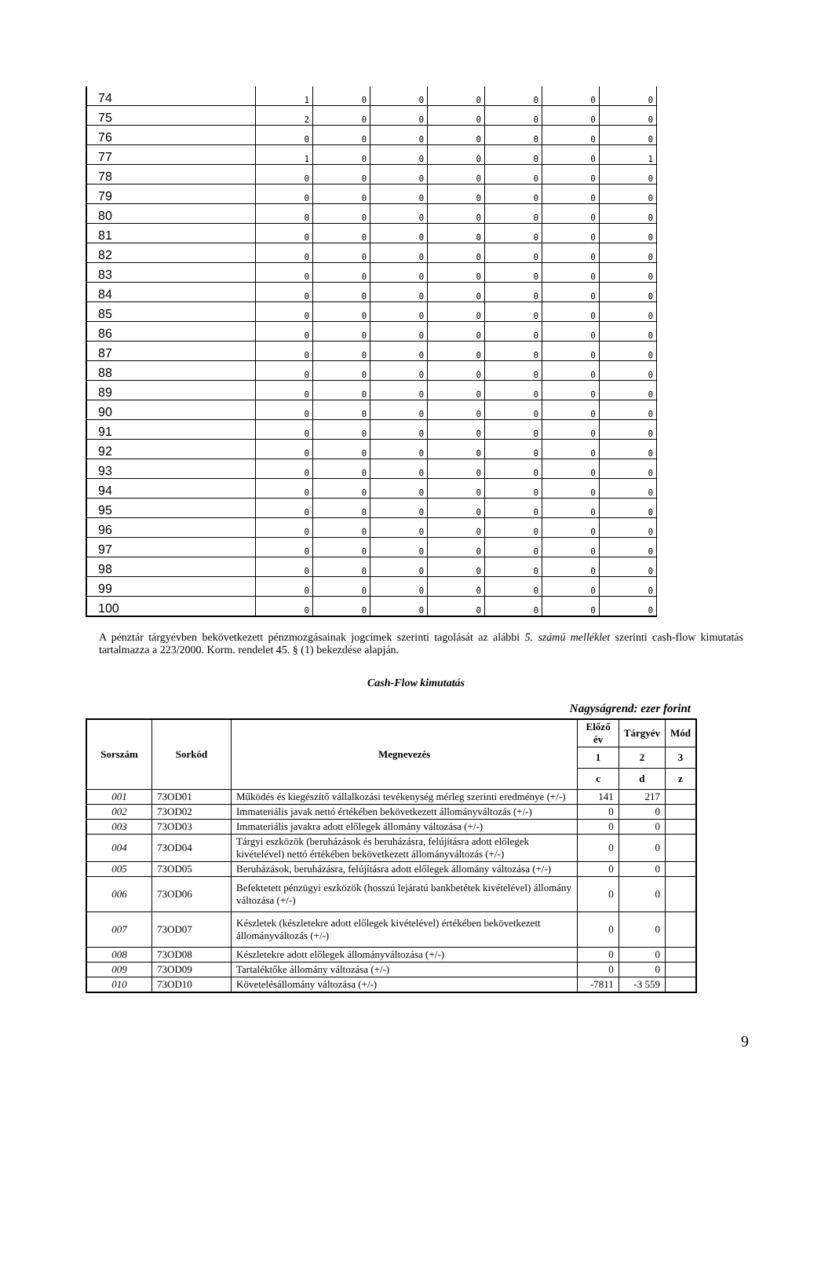| 74 | 1 | 0 | 0 | 0 | 0 | 0 | 0 |
| 75 | 2 | 0 | 0 | 0 | 0 | 0 | 0 |
| 76 | 0 | 0 | 0 | 0 | 0 | 0 | 0 |
| 77 | 1 | 0 | 0 | 0 | 0 | 0 | 1 |
| 78 | 0 | 0 | 0 | 0 | 0 | 0 | 0 |
| 79 | 0 | 0 | 0 | 0 | 0 | 0 | 0 |
| 80 | 0 | 0 | 0 | 0 | 0 | 0 | 0 |
| 81 | 0 | 0 | 0 | 0 | 0 | 0 | 0 |
| 82 | 0 | 0 | 0 | 0 | 0 | 0 | 0 |
| 83 | 0 | 0 | 0 | 0 | 0 | 0 | 0 |
| 84 | 0 | 0 | 0 | 0 | 0 | 0 | 0 |
| 85 | 0 | 0 | 0 | 0 | 0 | 0 | 0 |
| 86 | 0 | 0 | 0 | 0 | 0 | 0 | 0 |
| 87 | 0 | 0 | 0 | 0 | 0 | 0 | 0 |
| 88 | 0 | 0 | 0 | 0 | 0 | 0 | 0 |
| 89 | 0 | 0 | 0 | 0 | 0 | 0 | 0 |
| 90 | 0 | 0 | 0 | 0 | 0 | 0 | 0 |
| 91 | 0 | 0 | 0 | 0 | 0 | 0 | 0 |
| 92 | 0 | 0 | 0 | 0 | 0 | 0 | 0 |
| 93 | 0 | 0 | 0 | 0 | 0 | 0 | 0 |
| 94 | 0 | 0 | 0 | 0 | 0 | 0 | 0 |
| 95 | 0 | 0 | 0 | 0 | 0 | 0 | 0 |
| 96 | 0 | 0 | 0 | 0 | 0 | 0 | 0 |
| 97 | 0 | 0 | 0 | 0 | 0 | 0 | 0 |
| 98 | 0 | 0 | 0 | 0 | 0 | 0 | 0 |
| 99 | 0 | 0 | 0 | 0 | 0 | 0 | 0 |
| 100 | 0 | 0 | 0 | 0 | 0 | 0 | 0 |
A pénztár tárgyévben bekövetkezett pénzmozgásainak jogcímek szerinti tagolását az alábbi 5. számú melléklet szerinti cash-flow kimutatás tartalmazza a 223/2000. Korm. rendelet 45. § (1) bekezdése alapján.
Cash-Flow kimutatás
Nagyságrend: ezer forint
| Sorszám | Sorkód | Megnevezés | Előző év | Tárgyév | Mód |
| --- | --- | --- | --- | --- | --- |
| | | | 1 | 2 | 3 |
| | | | c | d | z |
| 001 | 73OD01 | Működés és kiegészítő vállalkozási tevékenység mérleg szerinti eredménye (+/-) | 141 | 217 | |
| 002 | 73OD02 | Immateriális javak nettó értékében bekövetkezett állományváltozás (+/-) | 0 | 0 | |
| 003 | 73OD03 | Immateriális javakra adott előlegek állomány változása (+/-) | 0 | 0 | |
| 004 | 73OD04 | Tárgyi eszközök (beruházások és beruházásra, felújításra adott előlegek kivételével) nettó értékében bekövetkezett állományváltozás (+/-) | 0 | 0 | |
| 005 | 73OD05 | Beruházások, beruházásra, felújításra adott előlegek állomány változása (+/-) | 0 | 0 | |
| 006 | 73OD06 | Befektetett pénzügyi eszközök (hosszú lejáratú bankbetétek kivételével) állomány változása (+/-) | 0 | 0 | |
| 007 | 73OD07 | Készletek (készletekre adott előlegek kivételével) értékében bekövetkezett állományváltozás (+/-) | 0 | 0 | |
| 008 | 73OD08 | Készletekre adott előlegek állományváltozása (+/-) | 0 | 0 | |
| 009 | 73OD09 | Tartaléktőke állomány változása (+/-) | 0 | 0 | |
| 010 | 73OD10 | Követelésállomány változása (+/-) | -7811 | -3 559 | |
9